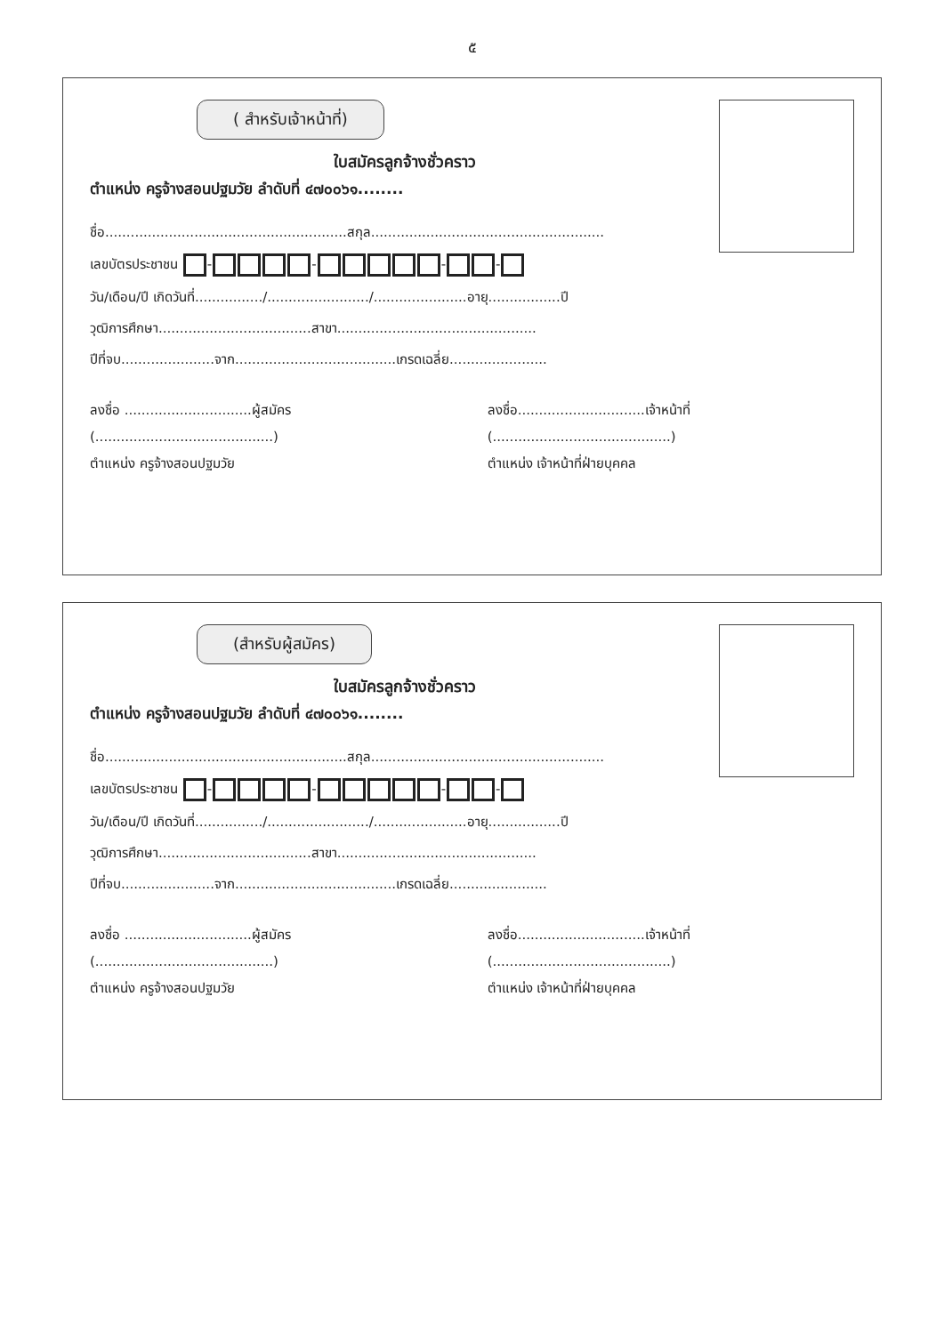๕
( สำหรับเจ้าหน้าที่)
ใบสมัครลูกจ้างชั่วคราว
ตำแหน่ง ครูจ้างสอนปฐมวัย ลำดับที่ ๔๗๐๐๖๑........
ชื่อ.........................................................สกุล.......................................................
เลขบัตรประชาชน - - - -
วัน/เดือน/ปี เกิดวันที่................/......................../......................อายุ.................ปี
วุฒิการศึกษา....................................สาขา...............................................
ปีที่จบ......................จาก......................................เกรดเฉลี่ย.......................
ลงชื่อ ..............................ผู้สมัคร
(..........................................)
ตำแหน่ง ครูจ้างสอนปฐมวัย
ลงชื่อ..............................เจ้าหน้าที่
(..........................................)
ตำแหน่ง เจ้าหน้าที่ฝ่ายบุคคล
(สำหรับผู้สมัคร)
ใบสมัครลูกจ้างชั่วคราว
ตำแหน่ง ครูจ้างสอนปฐมวัย ลำดับที่ ๔๗๐๐๖๑........
ชื่อ.........................................................สกุล.......................................................
เลขบัตรประชาชน - - - -
วัน/เดือน/ปี เกิดวันที่................/......................../......................อายุ.................ปี
วุฒิการศึกษา....................................สาขา...............................................
ปีที่จบ......................จาก......................................เกรดเฉลี่ย.......................
ลงชื่อ ..............................ผู้สมัคร
(..........................................)
ตำแหน่ง ครูจ้างสอนปฐมวัย
ลงชื่อ..............................เจ้าหน้าที่
(..........................................)
ตำแหน่ง เจ้าหน้าที่ฝ่ายบุคคล